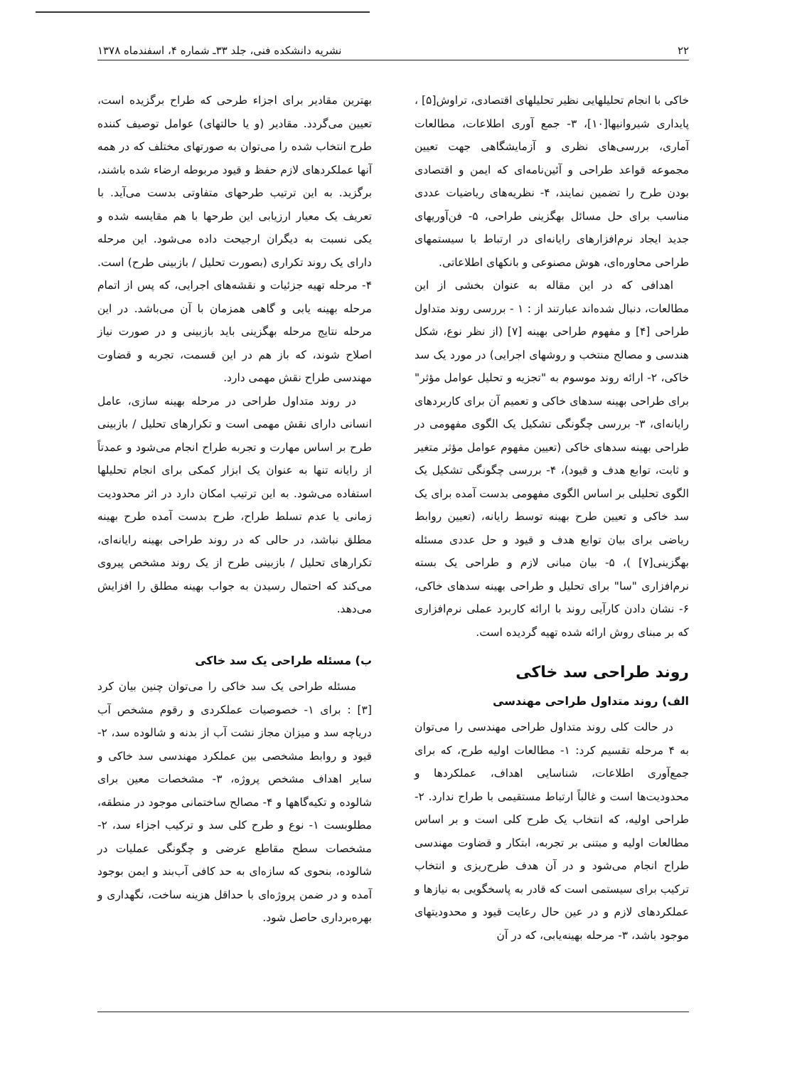۲۲ نشریه دانشکده فنی، جلد ۳۳ـ شماره ۴، اسفندماه ۱۳۷۸
خاکی با انجام تحلیلهایی نظیر تحلیلهای اقتصادی، تراوش[۵] ، پایداری شیروانیها[۱۰]، ۳- جمع آوری اطلاعات، مطالعات آماری، بررسی‌های نظری و آزمایشگاهی جهت تعیین مجموعه قواعد طراحی و آئین‌نامه‌ای که ایمن و اقتصادی بودن طرح را تضمین نمایند، ۴- نظریه‌های ریاضیات عددی مناسب برای حل مسائل بهگزینی طراحی، ۵- فن‌آوریهای جدید ایجاد نرم‌افزارهای رایانه‌ای در ارتباط با سیستمهای طراحی محاوره‌ای، هوش مصنوعی و بانکهای اطلاعاتی.
اهدافی که در این مقاله به عنوان بخشی از این مطالعات، دنبال شده‌اند عبارتند از : ۱ - بررسی روند متداول طراحی [۴] و مفهوم طراحی بهینه [۷] (از نظر نوع، شکل هندسی و مصالح منتخب و روشهای اجرایی) در مورد یک سد خاکی، ۲- ارائه روند موسوم به "تجزیه و تحلیل عوامل مؤثر" برای طراحی بهینه سدهای خاکی و تعمیم آن برای کاربردهای رایانه‌ای، ۳- بررسی چگونگی تشکیل یک الگوی مفهومی در طراحی بهینه سدهای خاکی (تعیین مفهوم عوامل مؤثر متغیر و ثابت، توابع هدف و قیود)، ۴- بررسی چگونگی تشکیل یک الگوی تحلیلی بر اساس الگوی مفهومی بدست آمده برای یک سد خاکی و تعیین طرح بهینه توسط رایانه، (تعیین روابط ریاضی برای بیان توابع هدف و قیود و حل عددی مسئله بهگزینی[۷] )، ۵- بیان مبانی لازم و طراحی یک بسته نرم‌افزاری "سا" برای تحلیل و طراحی بهینه سدهای خاکی، ۶- نشان دادن کارآیی روند با ارائه کاربرد عملی نرم‌افزاری که بر مبنای روش ارائه شده تهیه گردیده است.
روند طراحی سد خاکی
الف) روند متداول طراحی مهندسی
در حالت کلی روند متداول طراحی مهندسی را می‌توان به ۴ مرحله تقسیم کرد: ۱- مطالعات اولیه طرح، که برای جمع‌آوری اطلاعات، شناسایی اهداف، عملکردها و محدودیت‌ها است و غالباً ارتباط مستقیمی با طراح ندارد. ۲- طراحی اولیه، که انتخاب یک طرح کلی است و بر اساس مطالعات اولیه و مبتنی بر تجربه، ابتکار و قضاوت مهندسی طراح انجام می‌شود و در آن هدف طرح‌ریزی و انتخاب ترکیب برای سیستمی است که قادر به پاسخگویی به نیازها و عملکردهای لازم و در عین حال رعایت قیود و محدودیتهای موجود باشد، ۳- مرحله بهینه‌یابی، که در آن
بهترین مقادیر برای اجزاء طرحی که طراح برگزیده است، تعیین می‌گردد. مقادیر (و یا حالتهای) عوامل توصیف کننده طرح انتخاب شده را می‌توان به صورتهای مختلف که در همه آنها عملکردهای لازم حفظ و قیود مربوطه ارضاء شده باشند، برگزید. به این ترتیب طرحهای متفاوتی بدست می‌آید. با تعریف یک معیار ارزیابی این طرحها با هم مقایسه شده و یکی نسبت به دیگران ارجیحت داده می‌شود. این مرحله دارای یک روند تکراری (بصورت تحلیل / بازبینی طرح) است. ۴- مرحله تهیه جزئیات و نقشه‌های اجرایی، که پس از اتمام مرحله بهینه یابی و گاهی همزمان با آن می‌باشد. در این مرحله نتایج مرحله بهگزینی باید بازبینی و در صورت نیاز اصلاح شوند، که باز هم در این قسمت، تجربه و قضاوت مهندسی طراح نقش مهمی دارد.
در روند متداول طراحی در مرحله بهینه سازی، عامل انسانی دارای نقش مهمی است و تکرارهای تحلیل / بازبینی طرح بر اساس مهارت و تجربه طراح انجام می‌شود و عمدتاً از رایانه تنها به عنوان یک ابزار کمکی برای انجام تحلیلها استفاده می‌شود. به این ترتیب امکان دارد در اثر محدودیت زمانی یا عدم تسلط طراح، طرح بدست آمده طرح بهینه مطلق نباشد، در حالی که در روند طراحی بهینه رایانه‌ای، تکرارهای تحلیل / بازبینی طرح از یک روند مشخص پیروی می‌کند که احتمال رسیدن به جواب بهینه مطلق را افزایش می‌دهد.
ب) مسئله طراحی یک سد خاکی
مسئله طراحی یک سد خاکی را می‌توان چنین بیان کرد [۳] : برای ۱- خصوصیات عملکردی و رقوم مشخص آب دریاچه سد و میزان مجاز نشت آب از بدنه و شالوده سد، ۲- قیود و روابط مشخصی بین عملکرد مهندسی سد خاکی و سایر اهداف مشخص پروژه، ۳- مشخصات معین برای شالوده و تکیه‌گاهها و ۴- مصالح ساختمانی موجود در منطقه، مطلوبست ۱- نوع و طرح کلی سد و ترکیب اجزاء سد، ۲- مشخصات سطح مقاطع عرضی و چگونگی عملیات در شالوده، بنحوی که سازه‌ای به حد کافی آب‌بند و ایمن بوجود آمده و در ضمن پروژه‌ای با حداقل هزینه ساخت، نگهداری و بهره‌برداری حاصل شود.